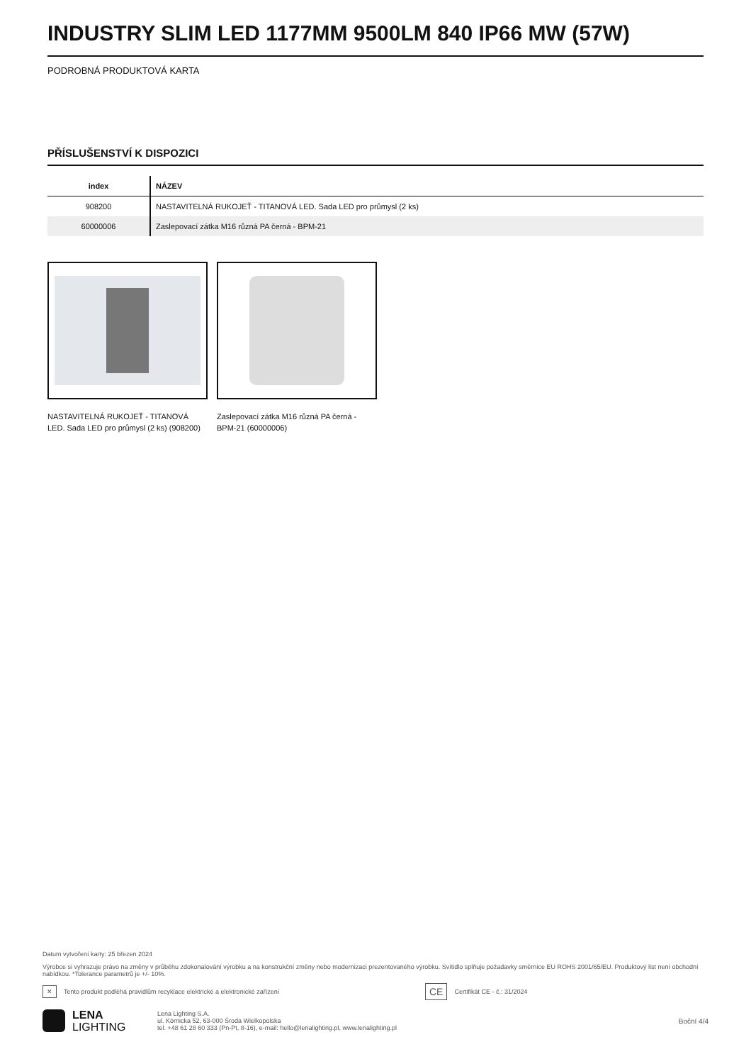INDUSTRY SLIM LED 1177MM 9500LM 840 IP66 MW (57W)
PODROBNÁ PRODUKTOVÁ KARTA
PŘÍSLUŠENSTVÍ K DISPOZICI
| index | NÁZEV |
| --- | --- |
| 908200 | NASTAVITELNÁ RUKOJEŤ - TITANOVÁ LED. Sada LED pro průmysl (2 ks) |
| 60000006 | Zaslepovací zátka M16 různá PA černá - BPM-21 |
NASTAVITELNÁ RUKOJEŤ - TITANOVÁ LED. Sada LED pro průmysl (2 ks) (908200)
Zaslepovací zátka M16 různá PA černá - BPM-21 (60000006)
Datum vytvoření karty: 25 březen 2024
Výrobce si vyhrazuje právo na změny v průběhu zdokonalování výrobku a na konstrukční změny nebo modernizaci prezentovaného výrobku. Svítidlo splňuje požadavky směrnice EU ROHS 2001/65/EU. Produktový list není obchodní nabídkou. *Tolerance parametrů je +/- 10%.
✕ Tento produkt podléhá pravidlům recyklace elektrické a elektronické zařízení CE Certifikát CE - č.: 31/2024
LENA
LIGHTING
Lena Lighting S.A.
ul. Kórnicka 52, 63-000 Środa Wielkopolska
tel. +48 61 28 60 333 (Pn-Pt, 8-16), e-mail: hello@lenalighting.pl, www.lenalighting.pl
Boční 4/4